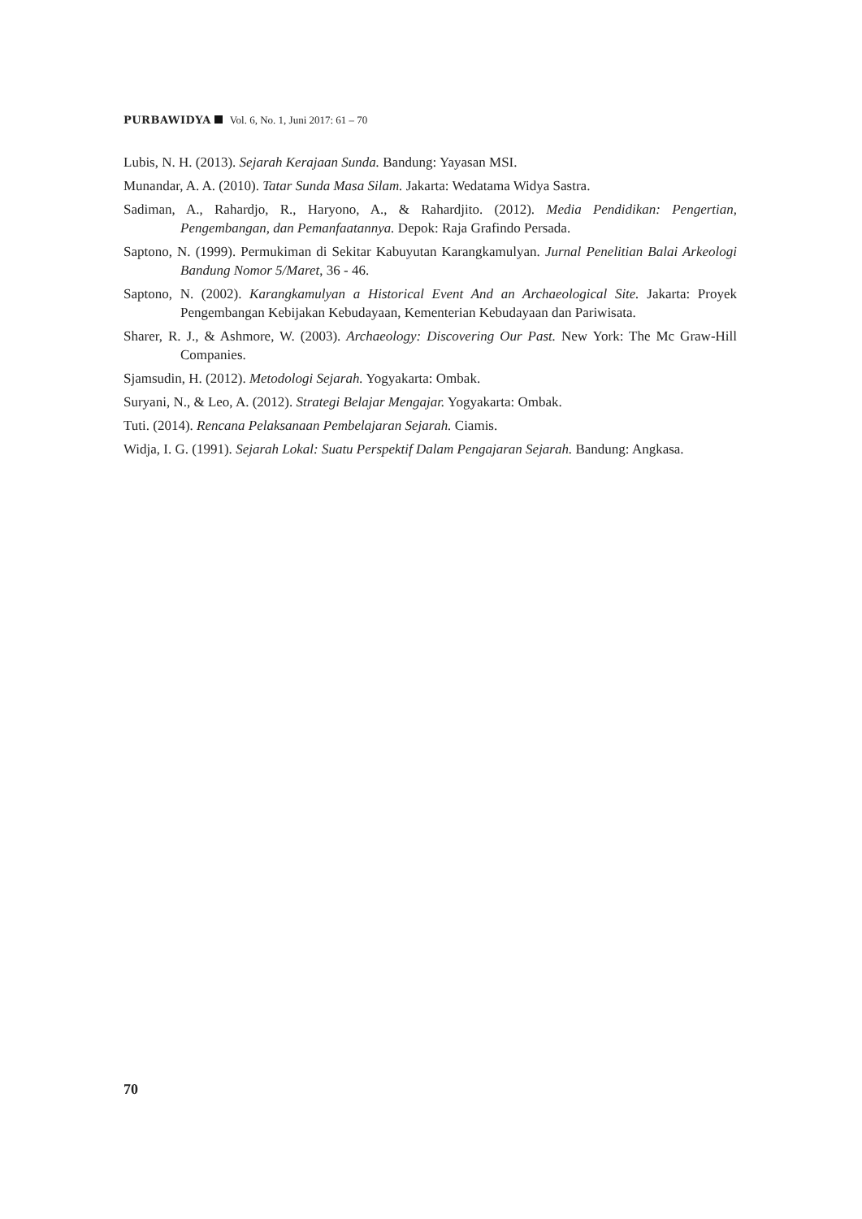PURBAWIDYA Vol. 6, No. 1, Juni 2017: 61 – 70
Lubis, N. H. (2013). Sejarah Kerajaan Sunda. Bandung: Yayasan MSI.
Munandar, A. A. (2010). Tatar Sunda Masa Silam. Jakarta: Wedatama Widya Sastra.
Sadiman, A., Rahardjo, R., Haryono, A., & Rahardjito. (2012). Media Pendidikan: Pengertian, Pengembangan, dan Pemanfaatannya. Depok: Raja Grafindo Persada.
Saptono, N. (1999). Permukiman di Sekitar Kabuyutan Karangkamulyan. Jurnal Penelitian Balai Arkeologi Bandung Nomor 5/Maret, 36 - 46.
Saptono, N. (2002). Karangkamulyan a Historical Event And an Archaeological Site. Jakarta: Proyek Pengembangan Kebijakan Kebudayaan, Kementerian Kebudayaan dan Pariwisata.
Sharer, R. J., & Ashmore, W. (2003). Archaeology: Discovering Our Past. New York: The Mc Graw-Hill Companies.
Sjamsudin, H. (2012). Metodologi Sejarah. Yogyakarta: Ombak.
Suryani, N., & Leo, A. (2012). Strategi Belajar Mengajar. Yogyakarta: Ombak.
Tuti. (2014). Rencana Pelaksanaan Pembelajaran Sejarah. Ciamis.
Widja, I. G. (1991). Sejarah Lokal: Suatu Perspektif Dalam Pengajaran Sejarah. Bandung: Angkasa.
70